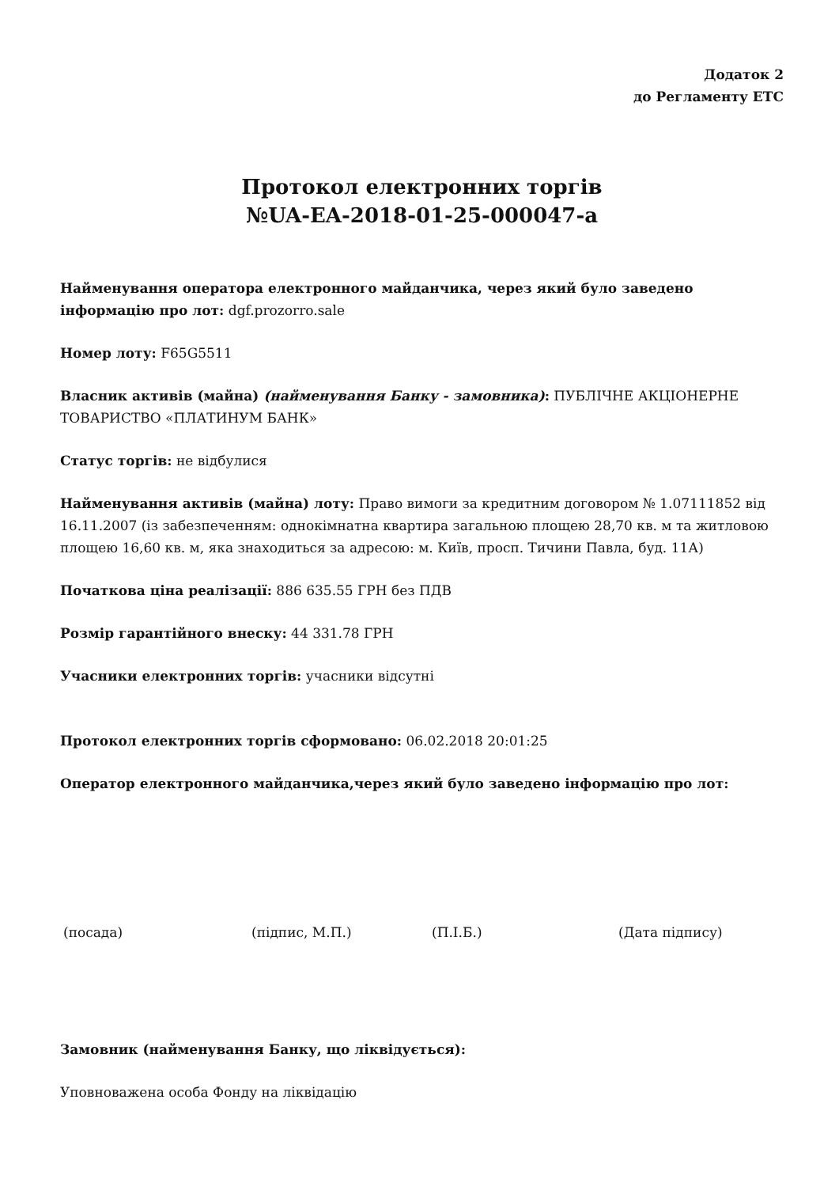Додаток 2
до Регламенту ЕТС
Протокол електронних торгів
№UA-EA-2018-01-25-000047-a
Найменування оператора електронного майданчика, через який було заведено інформацію про лот: dgf.prozorro.sale
Номер лоту: F65G5511
Власник активів (майна) (найменування Банку - замовника): ПУБЛІЧНЕ АКЦІОНЕРНЕ ТОВАРИСТВО «ПЛАТИНУМ БАНК»
Статус торгів: не відбулися
Найменування активів (майна) лоту: Право вимоги за кредитним договором № 1.07111852 від 16.11.2007 (із забезпеченням: однокімнатна квартира загальною площею 28,70 кв. м та житловою площею 16,60 кв. м, яка знаходиться за адресою: м. Київ, просп. Тичини Павла, буд. 11А)
Початкова ціна реалізації: 886 635.55 ГРН без ПДВ
Розмір гарантійного внеску: 44 331.78 ГРН
Учасники електронних торгів: учасники відсутні
Протокол електронних торгів сформовано: 06.02.2018 20:01:25
Оператор електронного майданчика,через який було заведено інформацію про лот:
(посада) (підпис, М.П.) (П.І.Б.) (Дата підпису)
Замовник (найменування Банку, що ліквідується):
Уповноважена особа Фонду на ліквідацію